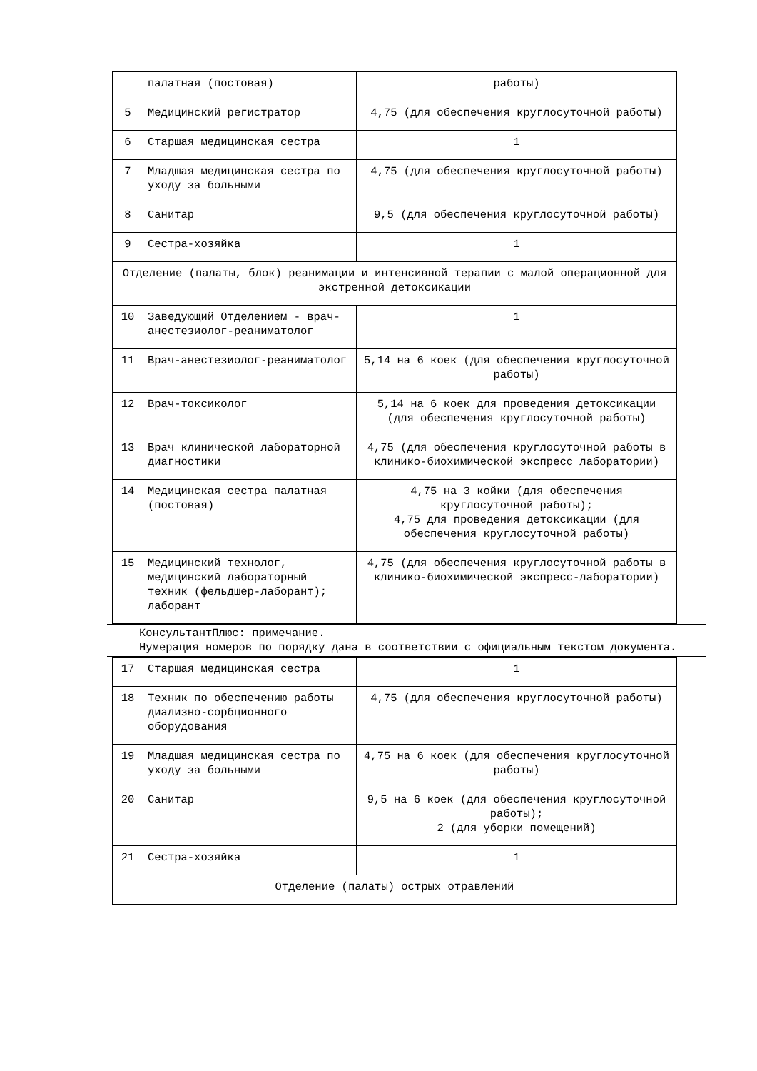| | палатная (постовая) | работы) |
| 5 | Медицинский регистратор | 4,75 (для обеспечения круглосуточной работы) |
| 6 | Старшая медицинская сестра | 1 |
| 7 | Младшая медицинская сестра по уходу за больными | 4,75 (для обеспечения круглосуточной работы) |
| 8 | Санитар | 9,5 (для обеспечения круглосуточной работы) |
| 9 | Сестра-хозяйка | 1 |
| Отделение (палаты, блок) реанимации и интенсивной терапии с малой операционной для экстренной детоксикации | | |
| 10 | Заведующий Отделением - врач-анестезиолог-реаниматолог | 1 |
| 11 | Врач-анестезиолог-реаниматолог | 5,14 на 6 коек (для обеспечения круглосуточной работы) |
| 12 | Врач-токсиколог | 5,14 на 6 коек для проведения детоксикации (для обеспечения круглосуточной работы) |
| 13 | Врач клинической лабораторной диагностики | 4,75 (для обеспечения круглосуточной работы в клинико-биохимической экспресс лаборатории) |
| 14 | Медицинская сестра палатная (постовая) | 4,75 на 3 койки (для обеспечения круглосуточной работы); 4,75 для проведения детоксикации (для обеспечения круглосуточной работы) |
| 15 | Медицинский технолог, медицинский лабораторный техник (фельдшер-лаборант); лаборант | 4,75 (для обеспечения круглосуточной работы в клинико-биохимической экспресс-лаборатории) |
КонсультантПлюс: примечание.
Нумерация номеров по порядку дана в соответствии с официальным текстом документа.
| 17 | Старшая медицинская сестра | 1 |
| 18 | Техник по обеспечению работы диализно-сорбционного оборудования | 4,75 (для обеспечения круглосуточной работы) |
| 19 | Младшая медицинская сестра по уходу за больными | 4,75 на 6 коек (для обеспечения круглосуточной работы) |
| 20 | Санитар | 9,5 на 6 коек (для обеспечения круглосуточной работы); 2 (для уборки помещений) |
| 21 | Сестра-хозяйка | 1 |
| Отделение (палаты) острых отравлений | | |